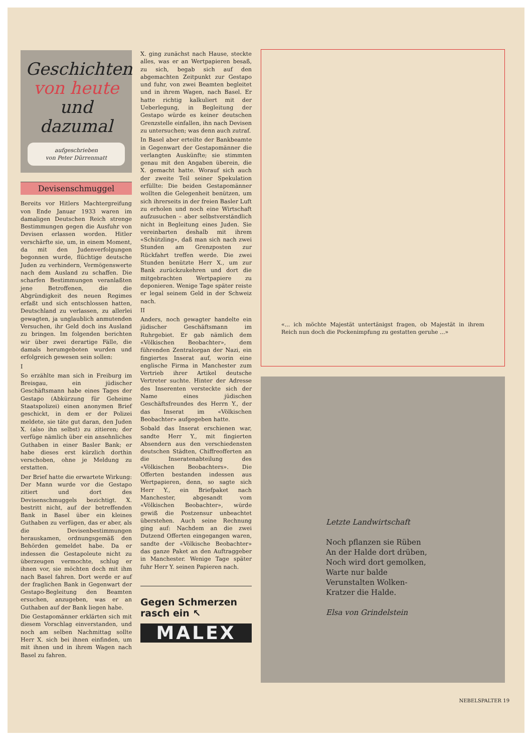Geschichten von heute und dazumal
aufgeschrieben
von Peter Dürrenmatt
Devisenschmuggel
Bereits vor Hitlers Machtergreifung von Ende Januar 1933 waren im damaligen Deutschen Reich strenge Bestimmungen gegen die Ausfuhr von Devisen erlassen worden. Hitler verschärfte sie, um, in einem Moment, da mit den Judenverfolgungen begonnen wurde, flüchtige deutsche Juden zu verhindern, Vermögenswerte nach dem Ausland zu schaffen. Die scharfen Bestimmungen veranlaßten jene Betroffenen, die die Abgründigkeit des neuen Regimes erfaßt und sich entschlossen hatten, Deutschland zu verlassen, zu allerlei gewagten, ja unglaublich anmutenden Versuchen, ihr Geld doch ins Ausland zu bringen. Im folgenden berichten wir über zwei derartige Fälle, die damals herumgeboten wurden und erfolgreich gewesen sein sollen:
I
So erzählte man sich in Freiburg im Breisgau, ein jüdischer Geschäftsmann habe eines Tages der Gestapo (Abkürzung für Geheime Staatspolizei) einen anonymen Brief geschickt, in dem er der Polizei meldete, sie täte gut daran, den Juden X. (also ihn selbst) zu zitieren; der verfüge nämlich über ein ansehnliches Guthaben in einer Basler Bank; er habe dieses erst kürzlich dorthin verschoben, ohne je Meldung zu erstatten.
Der Brief hatte die erwartete Wirkung: Der Mann wurde vor die Gestapo zitiert und dort des Devisenschmuggels bezichtigt. X. bestritt nicht, auf der betreffenden Bank in Basel über ein kleines Guthaben zu verfügen, das er aber, als die Devisenbestimmungen herauskamen, ordnungsgemäß den Behörden gemeldet habe. Da er indessen die Gestapoleute nicht zu überzeugen vermochte, schlug er ihnen vor, sie möchten doch mit ihm nach Basel fahren. Dort werde er auf der fraglichen Bank in Gegenwart der Gestapo-Begleitung den Beamten ersuchen, anzugeben, was er an Guthaben auf der Bank liegen habe.
Die Gestapomänner erklärten sich mit diesem Vorschlag einverstanden, und noch am selben Nachmittag sollte Herr X. sich bei ihnen einfinden, um mit ihnen und in ihrem Wagen nach Basel zu fahren.
X. ging zunächst nach Hause, steckte alles, was er an Wertpapieren besaß, zu sich, begab sich auf den abgemachten Zeitpunkt zur Gestapo und fuhr, von zwei Beamten begleitet und in ihrem Wagen, nach Basel. Er hatte richtig kalkuliert mit der Ueberlegung, in Begleitung der Gestapo würde es keiner deutschen Grenzstelle einfallen, ihn nach Devisen zu untersuchen; was denn auch zutraf.
In Basel aber erteilte der Bankbeamte in Gegenwart der Gestapomänner die verlangten Auskünfte; sie stimmten genau mit den Angaben überein, die X. gemacht hatte. Worauf sich auch der zweite Teil seiner Spekulation erfüllte: Die beiden Gestapomänner wollten die Gelegenheit benützen, um sich ihrerseits in der freien Basler Luft zu erholen und noch eine Wirtschaft aufzusuchen – aber selbstverständlich nicht in Begleitung eines Juden. Sie vereinbarten deshalb mit ihrem «Schützling», daß man sich nach zwei Stunden am Grenzposten zur Rückfahrt treffen werde. Die zwei Stunden benützte Herr X., um zur Bank zurückzukehren und dort die mitgebrachten Wertpapiere zu deponieren. Wenige Tage später reiste er legal seinem Geld in der Schweiz nach.
II
Anders, noch gewagter handelte ein jüdischer Geschäftsmann im Ruhrgebiet. Er gab nämlich dem «Völkischen Beobachter», dem führenden Zentralorgan der Nazi, ein fingiertes Inserat auf, worin eine englische Firma in Manchester zum Vertrieb ihrer Artikel deutsche Vertreter suchte. Hinter der Adresse des Inserenten versteckte sich der Name eines jüdischen Geschäftsfreundes des Herrn Y., der das Inserat im «Völkischen Beobachter» aufgegeben hatte.
Sobald das Inserat erschienen war, sandte Herr Y., mit fingierten Absendern aus den verschiedensten deutschen Städten, Chiffreofferten an die Inseratenabteilung des «Völkischen Beobachters». Die Offerten bestanden indessen aus Wertpapieren, denn, so sagte sich Herr Y., ein Briefpaket nach Manchester, abgesandt vom «Völkischen Beobachter», würde gewiß die Postzensur unbeachtet überstehen. Auch seine Rechnung ging auf: Nachdem an die zwei Dutzend Offerten eingegangen waren, sandte der «Völkische Beobachter» das ganze Paket an den Auftraggeber in Manchester. Wenige Tage später fuhr Herr Y. seinen Papieren nach.
Gegen Schmerzen
rasch ein ↖
MALEX
«... ich möchte Majestät untertänigst fragen, ob Majestät in ihrem Reich nun doch die Pockenimpfung zu gestatten geruhe ...»
Letzte Landwirtschaft
Noch pflanzen sie Rüben
An der Halde dort drüben,
Noch wird dort gemolken,
Warte nur balde
Verunstalten Wolken-
Kratzer die Halde.
Elsa von Grindelstein
NEBELSPALTER 19